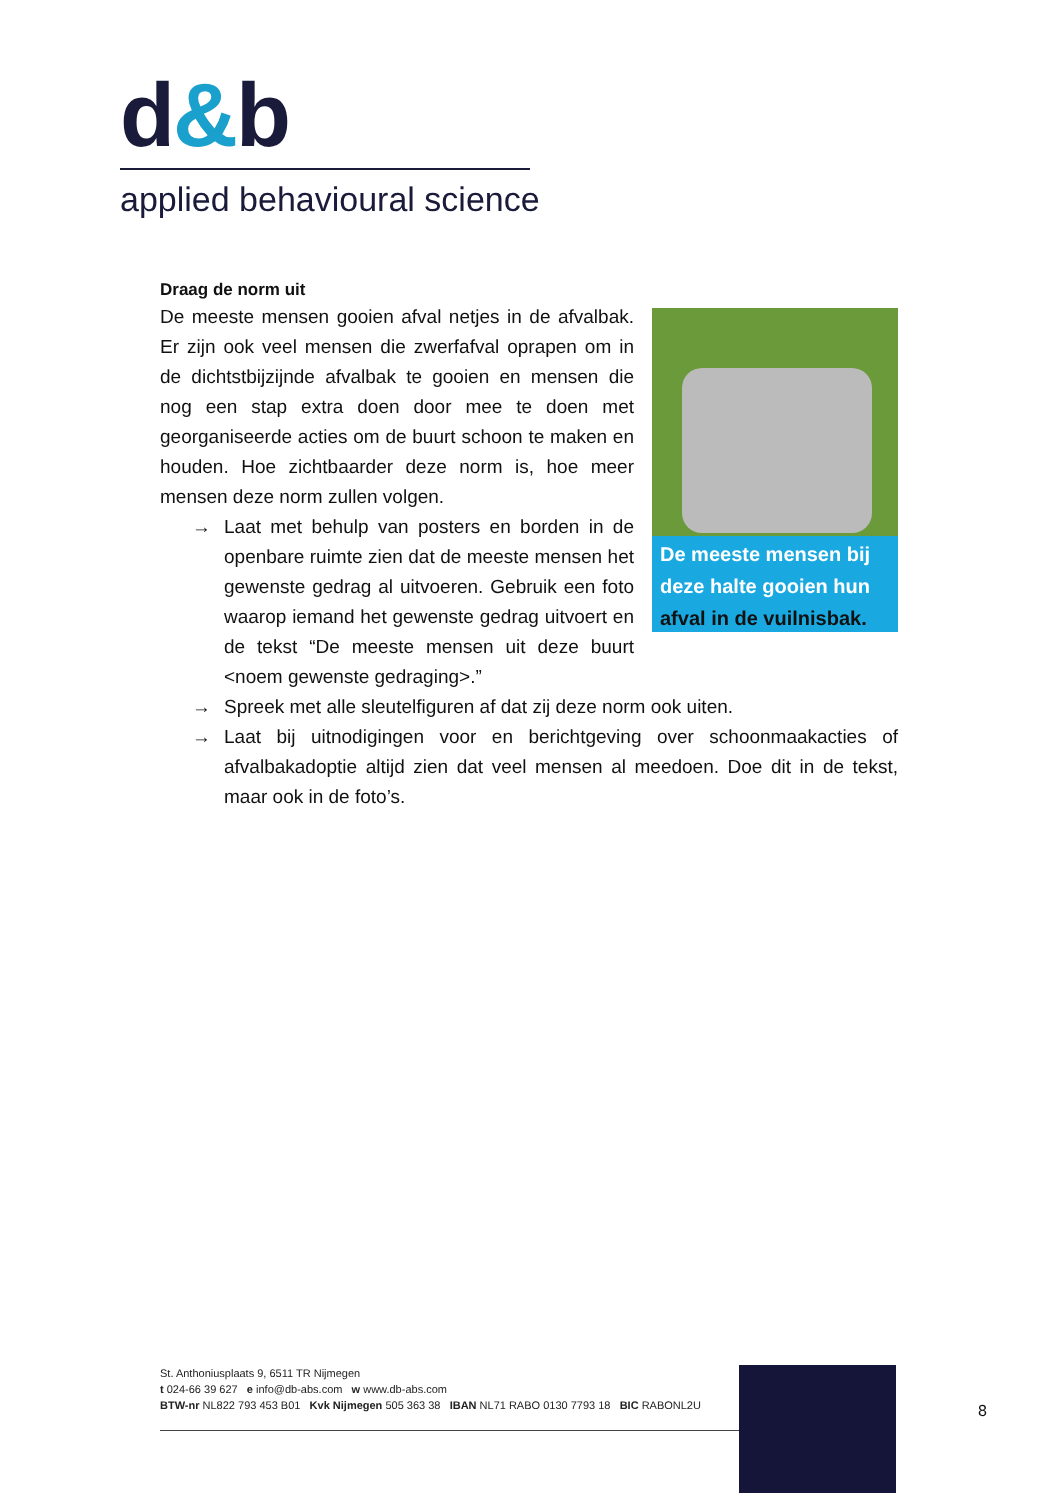d&b
applied behavioural science
Draag de norm uit
De meeste mensen bij deze halte gooien hun afval in de vuilnisbak.
De meeste mensen gooien afval netjes in de afvalbak. Er zijn ook veel mensen die zwerfafval oprapen om in de dichtstbijzijnde afvalbak te gooien en mensen die nog een stap extra doen door mee te doen met georganiseerde acties om de buurt schoon te maken en houden. Hoe zichtbaarder deze norm is, hoe meer mensen deze norm zullen volgen.
→ Laat met behulp van posters en borden in de openbare ruimte zien dat de meeste mensen het gewenste gedrag al uitvoeren. Gebruik een foto waarop iemand het gewenste gedrag uitvoert en de tekst “De meeste mensen uit deze buurt <noem gewenste gedraging>.”
→ Spreek met alle sleutelfiguren af dat zij deze norm ook uiten.
→ Laat bij uitnodigingen voor en berichtgeving over schoonmaakacties of afvalbakadoptie altijd zien dat veel mensen al meedoen. Doe dit in de tekst, maar ook in de foto’s.
St. Anthoniusplaats 9, 6511 TR Nijmegen
t 024-66 39 627 e info@db-abs.com w www.db-abs.com
BTW-nr NL822 793 453 B01 Kvk Nijmegen 505 363 38 IBAN NL71 RABO 0130 7793 18 BIC RABONL2U
8